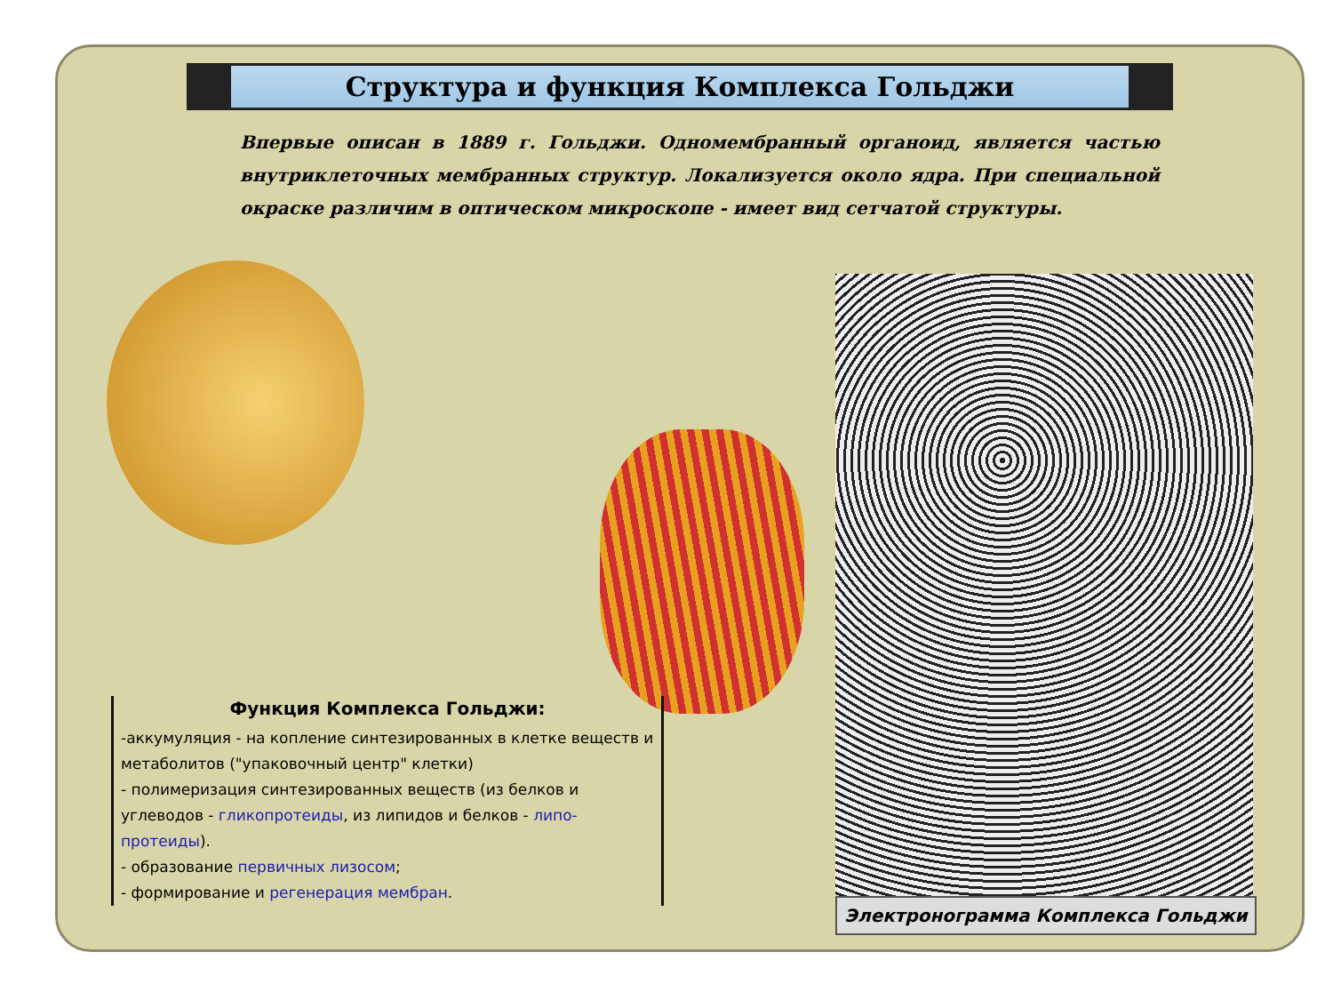Структура и функция Комплекса Гольджи
Впервые описан в 1889 г. Гольджи. Одномембранный органоид, является частью внутриклеточных мембранных структур. Локализуется около ядра. При специальной окраске различим в оптическом микроскопе - имеет вид сетчатой структуры.
Электронограмма Комплекса Гольджи
Функция Комплекса Гольджи:
-аккумуляция - на копление синтезированных в клетке веществ и метаболитов ("упаковочный центр" клетки)
- полимеризация синтезированных веществ (из белков и углеводов - гликопротеиды, из липидов и белков - липо-протеиды).
- образование первичных лизосом;
- формирование и регенерация мембран.